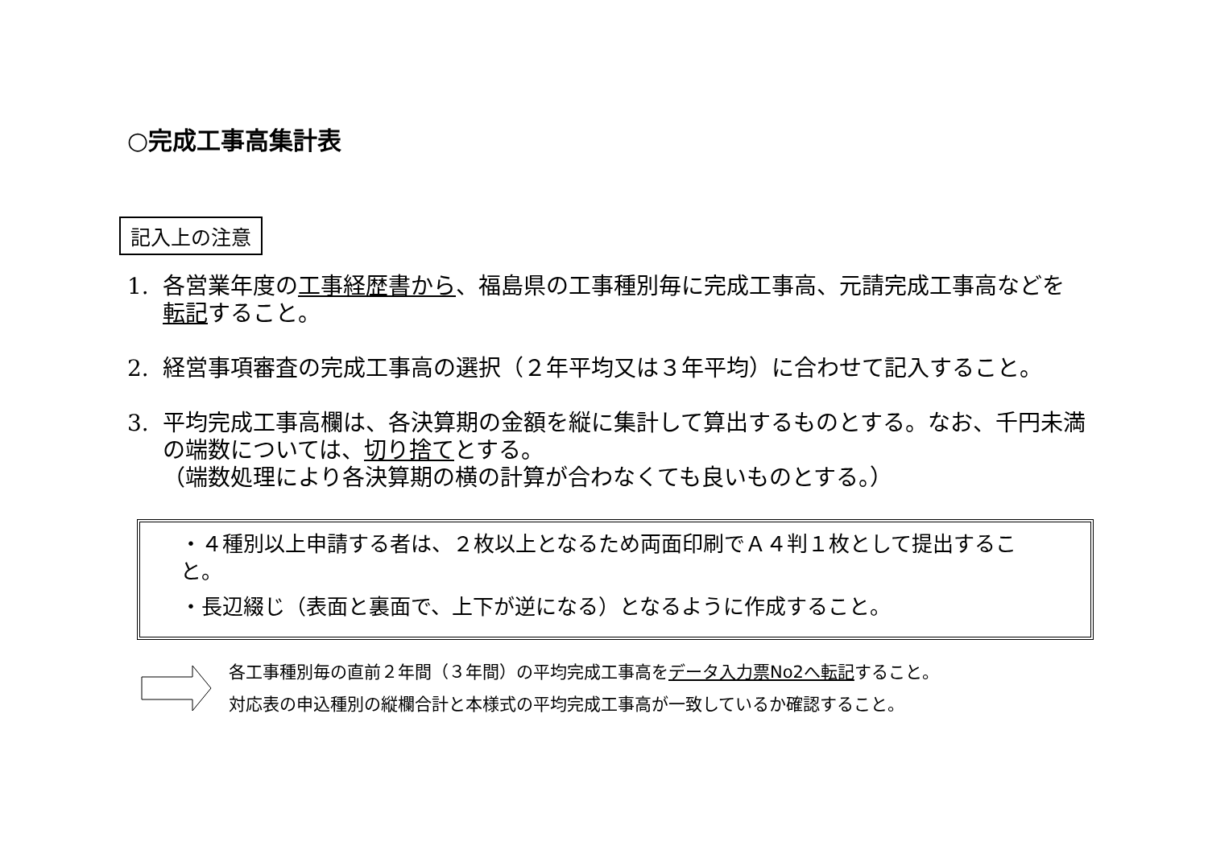○完成工事高集計表
記入上の注意
1. 各営業年度の工事経歴書から、福島県の工事種別毎に完成工事高、元請完成工事高などを転記すること。
2. 経営事項審査の完成工事高の選択（２年平均又は３年平均）に合わせて記入すること。
3. 平均完成工事高欄は、各決算期の金額を縦に集計して算出するものとする。なお、千円未満の端数については、切り捨てとする。
（端数処理により各決算期の横の計算が合わなくても良いものとする。）
・４種別以上申請する者は、２枚以上となるため両面印刷でＡ４判１枚として提出すること。
・長辺綴じ（表面と裏面で、上下が逆になる）となるように作成すること。
各工事種別毎の直前２年間（３年間）の平均完成工事高をデータ入力票No2へ転記すること。
対応表の申込種別の縦欄合計と本様式の平均完成工事高が一致しているか確認すること。